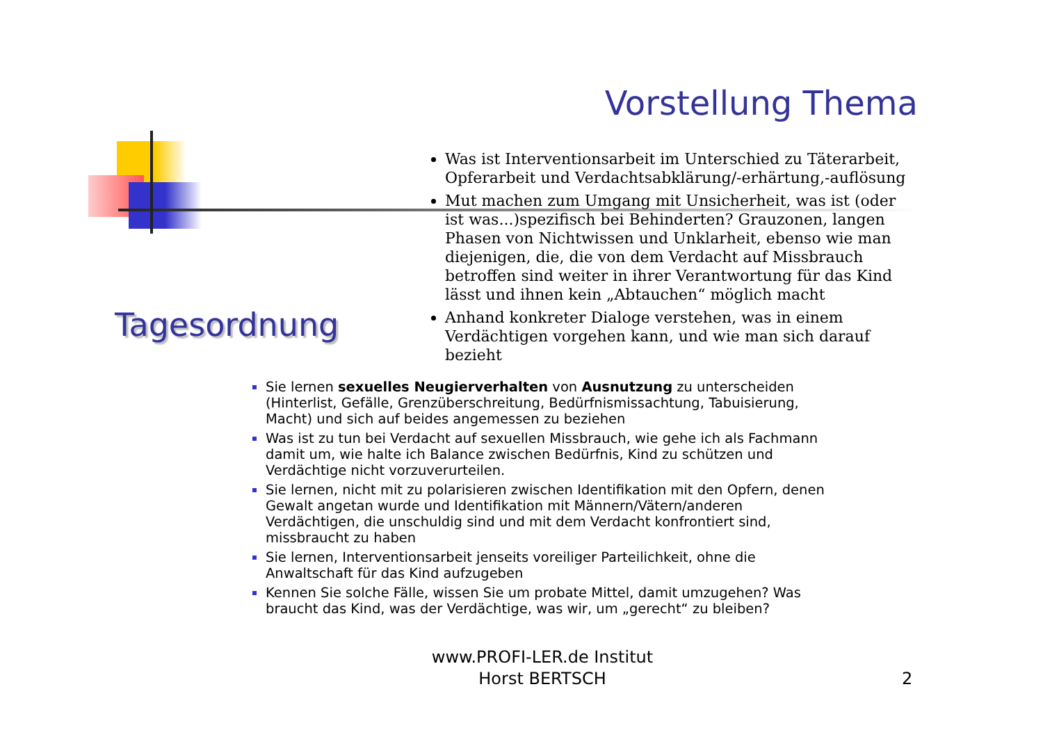Vorstellung Thema
Was ist Interventionsarbeit im Unterschied zu Täterarbeit, Opferarbeit und Verdachtsabklärung/-erhärtung,-auflösung
Mut machen zum Umgang mit Unsicherheit, was ist (oder ist was...)spezifisch bei Behinderten? Grauzonen, langen Phasen von Nichtwissen und Unklarheit, ebenso wie man diejenigen, die, die von dem Verdacht auf Missbrauch betroffen sind weiter in ihrer Verantwortung für das Kind lässt und ihnen kein „Abtauchen“ möglich macht
Anhand konkreter Dialoge verstehen, was in einem Verdächtigen vorgehen kann, und wie man sich darauf bezieht
Tagesordnung
Sie lernen sexuelles Neugierverhalten von Ausnutzung zu unterscheiden (Hinterlist, Gefälle, Grenzüberschreitung, Bedürfnismissachtung, Tabuisierung, Macht) und sich auf beides angemessen zu beziehen
Was ist zu tun bei Verdacht auf sexuellen Missbrauch, wie gehe ich als Fachmann damit um, wie halte ich Balance zwischen Bedürfnis, Kind zu schützen und Verdächtige nicht vorzuverurteilen.
Sie lernen, nicht mit zu polarisieren zwischen Identifikation mit den Opfern, denen Gewalt angetan wurde und Identifikation mit Männern/Vätern/anderen Verdächtigen, die unschuldig sind und mit dem Verdacht konfrontiert sind, missbraucht zu haben
Sie lernen, Interventionsarbeit jenseits voreiliger Parteilichkeit, ohne die Anwaltschaft für das Kind aufzugeben
Kennen Sie solche Fälle, wissen Sie um probate Mittel, damit umzugehen? Was braucht das Kind, was der Verdächtige, was wir, um „gerecht“ zu bleiben?
www.PROFI-LER.de Institut Horst BERTSCH
2